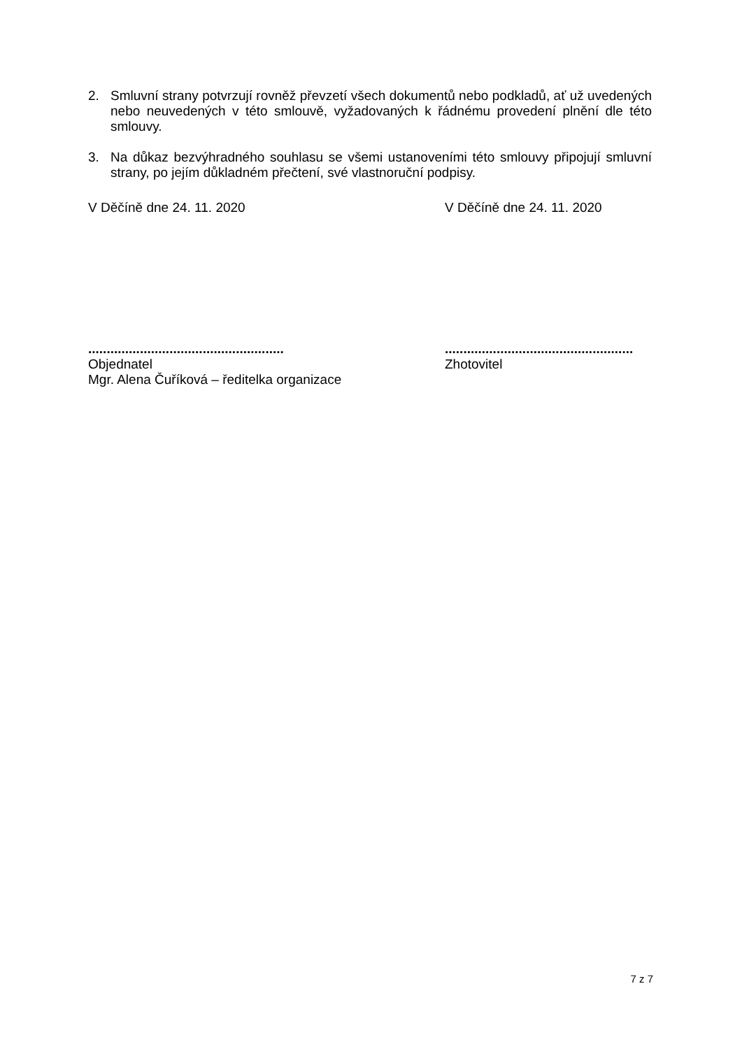2. Smluvní strany potvrzují rovněž převzetí všech dokumentů nebo podkladů, ať už uvedených nebo neuvedených v této smlouvě, vyžadovaných k řádnému provedení plnění dle této smlouvy.
3. Na důkaz bezvýhradného souhlasu se všemi ustanoveními této smlouvy připojují smluvní strany, po jejím důkladném přečtení, své vlastnoruční podpisy.
V Děčíně dne 24. 11. 2020 V Děčíně dne 24. 11. 2020
.....................................................
Objednatel
Mgr. Alena Čuříková – ředitelka organizace
...................................................
Zhotovitel
7 z 7